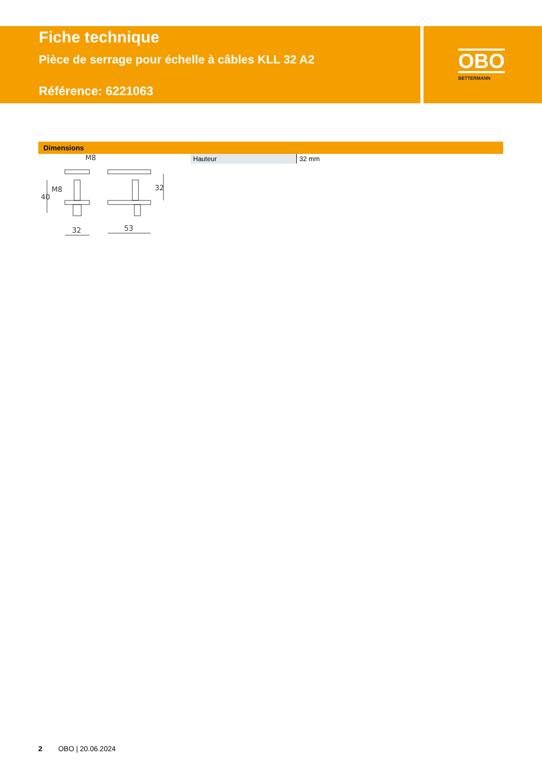Fiche technique
Pièce de serrage pour échelle à câbles KLL 32 A2
Référence: 6221063
OBO
BETTERMANN
Dimensions
M8
M8
40
32
32
53
| Hauteur | 32 mm |
2 OBO | 20.06.2024